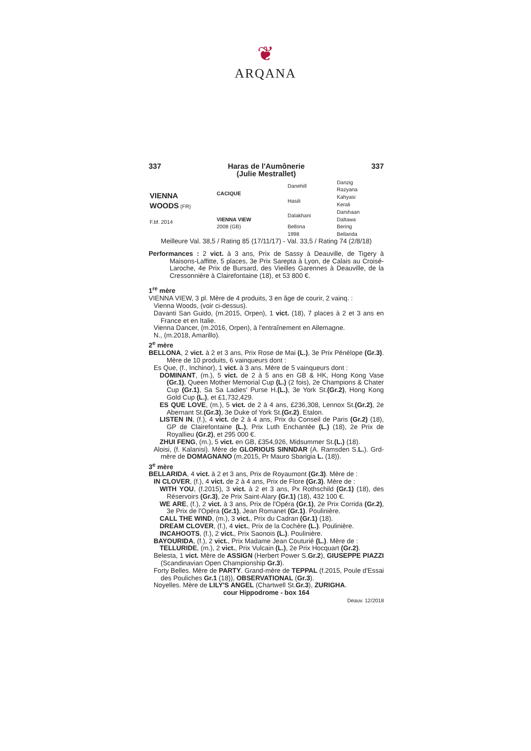❦
ARQANA
337 Haras de l'Aumônerie
(Julie Mestrallet) 337
| VIENNA WOODS (FR) F.bf. 2014 | CACIQUE | Danehill | Danzig Razyana |
| | | Hasili | Kahyasi Kerali |
| | VIENNA VIEW 2008 (GB) | Dalakhani | Darshaan Daltawa |
| | | Bellona 1998 | Bering Bellarida |
Meilleure Val. 38,5 / Rating 85 (17/11/17) - Val. 33,5 / Rating 74 (2/8/18)
Performances : 2 vict. à 3 ans, Prix de Sassy à Deauville, de Tigery à Maisons-Laffitte, 5 places, 3e Prix Sarepta à Lyon, de Calais au Croisé-Laroche, 4e Prix de Bursard, des Vieilles Garennes à Deauville, de la Cressonnière à Clairefontaine (18), et 53 800 €.
1<sup>re</sup> mère
VIENNA VIEW, 3 pl. Mère de 4 produits, 3 en âge de courir, 2 vainq. :
Vienna Woods, (voir ci-dessus).
Davanti San Guido, (m.2015, Orpen), 1 vict. (18), 7 places à 2 et 3 ans en France et en Italie.
Vienna Dancer, (m.2016, Orpen), à l'entraînement en Allemagne.
N., (m.2018, Amarillo).
2<sup>e</sup> mère
BELLONA, 2 vict. à 2 et 3 ans, Prix Rose de Mai (L.), 3e Prix Pénélope (Gr.3). Mère de 10 produits, 6 vainqueurs dont :
Es Que, (f., Inchinor), 1 vict. à 3 ans. Mère de 5 vainqueurs dont :
DOMINANT, (m.), 5 vict. de 2 à 5 ans en GB & HK, Hong Kong Vase (Gr.1), Queen Mother Memorial Cup (L.) (2 fois), 2e Champions & Chater Cup (Gr.1), Sa Sa Ladies' Purse H.(L.), 3e York St.(Gr.2), Hong Kong Gold Cup (L.), et £1,732,429.
ES QUE LOVE, (m.), 5 vict. de 2 à 4 ans, £236,308, Lennox St.(Gr.2), 2e Abernant St.(Gr.3), 3e Duke of York St.(Gr.2). Etalon.
LISTEN IN, (f.), 4 vict. de 2 à 4 ans, Prix du Conseil de Paris (Gr.2) (18), GP de Clairefontaine (L.), Prix Luth Enchantée (L.) (18), 2e Prix de Royallieu (Gr.2), et 295 000 €.
ZHUI FENG, (m.), 5 vict. en GB, £354,926, Midsummer St.(L.) (18).
Aloisi, (f. Kalanisi). Mère de GLORIOUS SINNDAR (A. Ramsden S.L.). Grd-mère de DOMAGNANO (m.2015, Pr Mauro Sbarigia L. (18)).
3<sup>e</sup> mère
BELLARIDA, 4 vict. à 2 et 3 ans, Prix de Royaumont (Gr.3). Mère de :
IN CLOVER, (f.), 4 vict. de 2 à 4 ans, Prix de Flore (Gr.3). Mère de :
WITH YOU, (f.2015), 3 vict. à 2 et 3 ans, Px Rothschild (Gr.1) (18), des Réservoirs (Gr.3), 2e Prix Saint-Alary (Gr.1) (18), 432 100 €.
WE ARE, (f.), 2 vict. à 3 ans, Prix de l'Opéra (Gr.1), 2e Prix Corrida (Gr.2), 3e Prix de l'Opéra (Gr.1), Jean Romanet (Gr.1). Poulinière.
CALL THE WIND, (m.), 3 vict., Prix du Cadran (Gr.1) (18).
DREAM CLOVER, (f.), 4 vict., Prix de la Cochère (L.). Poulinière.
INCAHOOTS, (f.), 2 vict., Prix Saonois (L.). Poulinière.
BAYOURIDA, (f.), 2 vict., Prix Madame Jean Couturié (L.). Mère de :
TELLURIDE, (m.), 2 vict., Prix Vulcain (L.), 2e Prix Hocquart (Gr.2).
Belesta, 1 vict. Mère de ASSIGN (Herbert Power S.Gr.2), GIUSEPPE PIAZZI (Scandinavian Open Championship Gr.3).
Forty Belles. Mère de PARTY. Grand-mère de TEPPAL (f.2015, Poule d'Essai des Pouliches Gr.1 (18)), OBSERVATIONAL (Gr.3).
Noyelles. Mère de LILY'S ANGEL (Chartwell St.Gr.3), ZURIGHA.
cour Hippodrome - box 164
Deauv. 12/2018